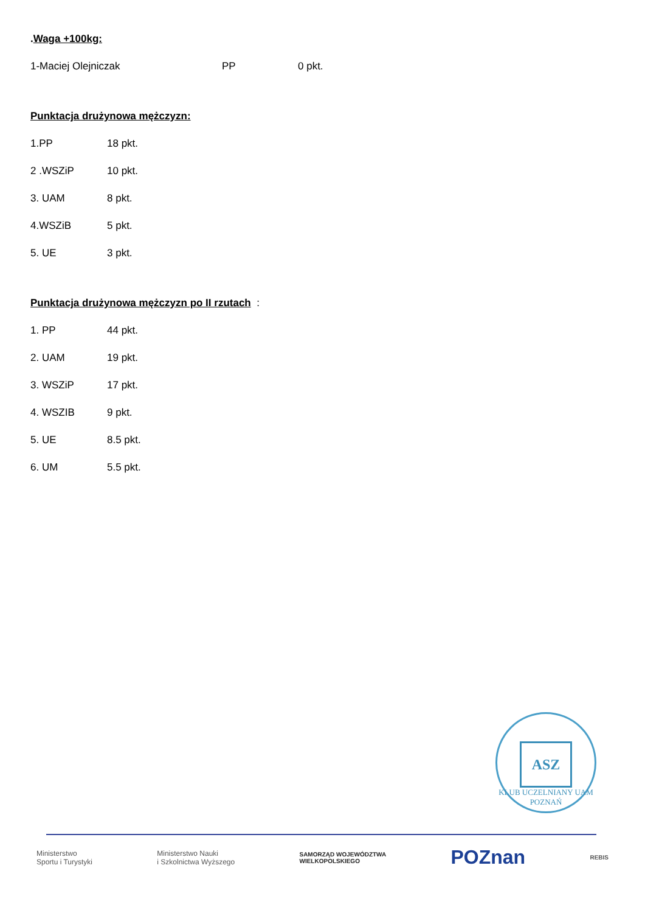.Waga +100kg:
1-Maciej Olejniczak PP 0 pkt.
Punktacja drużynowa mężczyzn:
1.PP 18 pkt.
2 .WSZiP 10 pkt.
3. UAM 8 pkt.
4.WSZiB 5 pkt.
5. UE 3 pkt.
Punktacja drużynowa mężczyzn po II rzutach :
1. PP 44 pkt.
2. UAM 19 pkt.
3. WSZiP 17 pkt.
4. WSZIB 9 pkt.
5. UE 8.5 pkt.
6. UM 5.5 pkt.
ASZ
KLUB UCZELNIANY UAM POZNAŃ
Ministerstwo
Sportu i Turystyki
Ministerstwo Nauki
i Szkolnictwa Wyższego
SAMORZĄD WOJEWÓDZTWA
WIELKOPOLSKIEGO
POZnan
REBIS